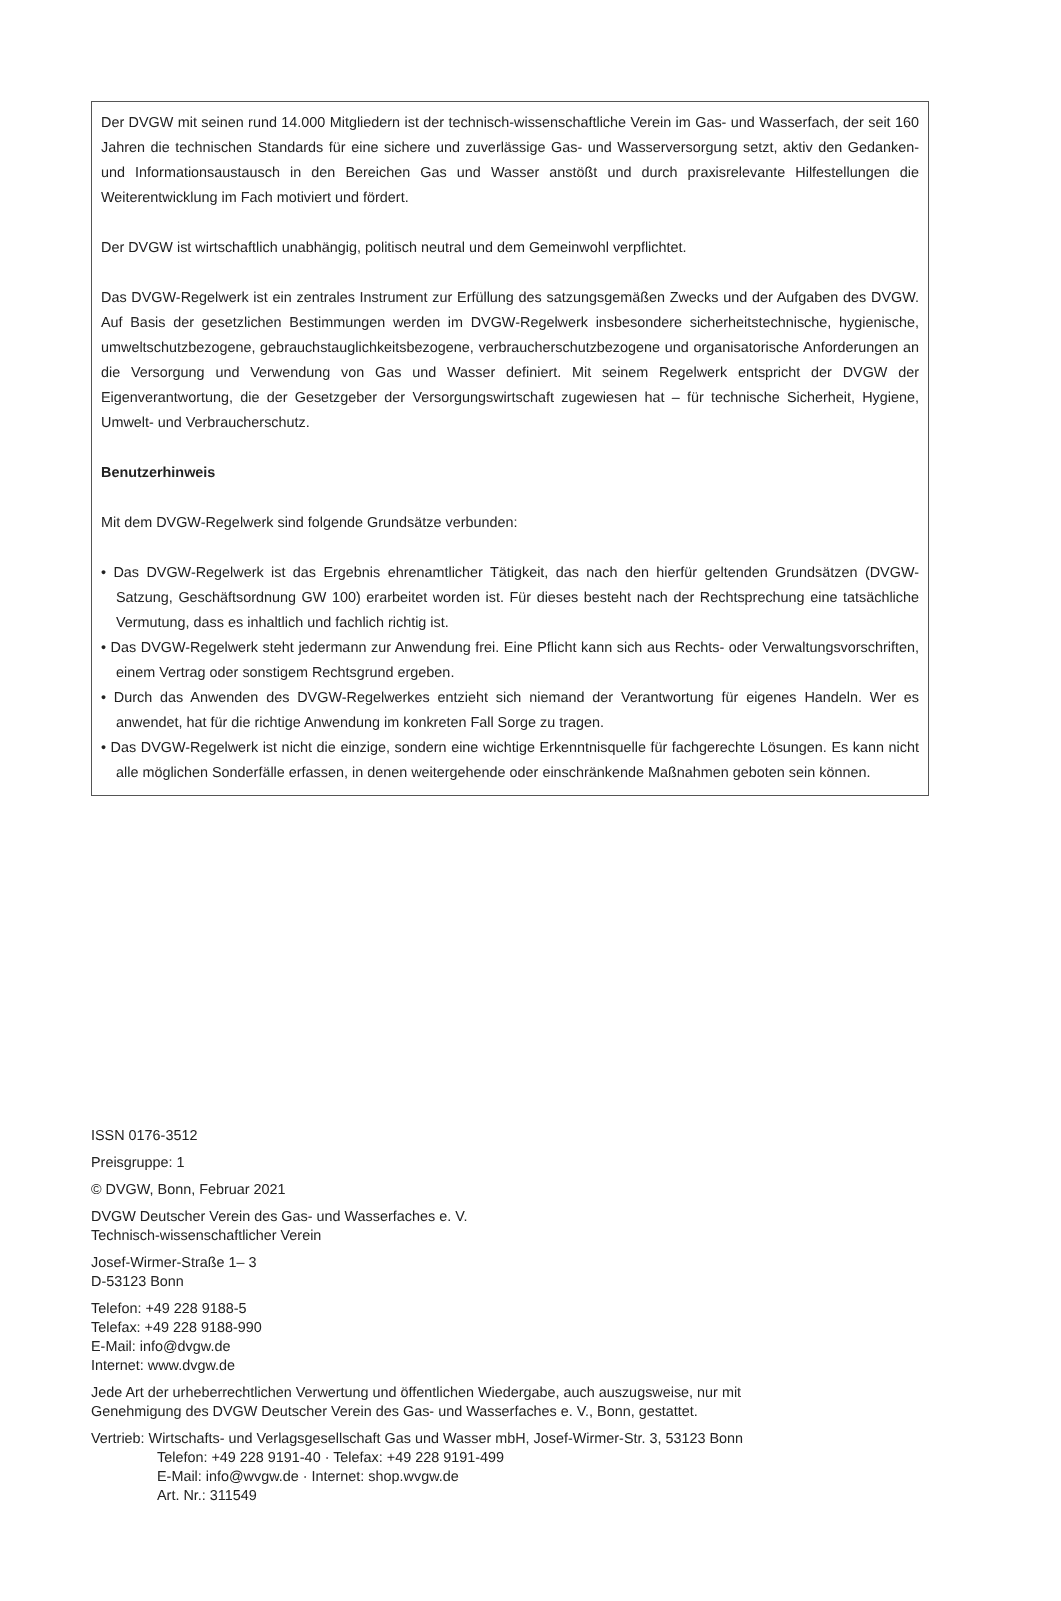Der DVGW mit seinen rund 14.000 Mitgliedern ist der technisch-wissenschaftliche Verein im Gas- und Wasserfach, der seit 160 Jahren die technischen Standards für eine sichere und zuverlässige Gas- und Wasserversorgung setzt, aktiv den Gedanken- und Informationsaustausch in den Bereichen Gas und Wasser anstößt und durch praxisrelevante Hilfestellungen die Weiterentwicklung im Fach motiviert und fördert.
Der DVGW ist wirtschaftlich unabhängig, politisch neutral und dem Gemeinwohl verpflichtet.
Das DVGW-Regelwerk ist ein zentrales Instrument zur Erfüllung des satzungsgemäßen Zwecks und der Aufgaben des DVGW. Auf Basis der gesetzlichen Bestimmungen werden im DVGW-Regelwerk insbesondere sicherheitstechnische, hygienische, umweltschutzbezogene, gebrauchstauglichkeitsbezogene, verbraucherschutzbezogene und organisatorische Anforderungen an die Versorgung und Verwendung von Gas und Wasser definiert. Mit seinem Regelwerk entspricht der DVGW der Eigenverantwortung, die der Gesetzgeber der Versorgungswirtschaft zugewiesen hat – für technische Sicherheit, Hygiene, Umwelt- und Verbraucherschutz.
Benutzerhinweis
Mit dem DVGW-Regelwerk sind folgende Grundsätze verbunden:
• Das DVGW-Regelwerk ist das Ergebnis ehrenamtlicher Tätigkeit, das nach den hierfür geltenden Grundsätzen (DVGW-Satzung, Geschäftsordnung GW 100) erarbeitet worden ist. Für dieses besteht nach der Rechtsprechung eine tatsächliche Vermutung, dass es inhaltlich und fachlich richtig ist.
• Das DVGW-Regelwerk steht jedermann zur Anwendung frei. Eine Pflicht kann sich aus Rechts- oder Verwaltungsvorschriften, einem Vertrag oder sonstigem Rechtsgrund ergeben.
• Durch das Anwenden des DVGW-Regelwerkes entzieht sich niemand der Verantwortung für eigenes Handeln. Wer es anwendet, hat für die richtige Anwendung im konkreten Fall Sorge zu tragen.
• Das DVGW-Regelwerk ist nicht die einzige, sondern eine wichtige Erkenntnisquelle für fachgerechte Lösungen. Es kann nicht alle möglichen Sonderfälle erfassen, in denen weitergehende oder einschränkende Maßnahmen geboten sein können.
ISSN 0176-3512
Preisgruppe: 1
© DVGW, Bonn, Februar 2021
DVGW Deutscher Verein des Gas- und Wasserfaches e. V.
Technisch-wissenschaftlicher Verein
Josef-Wirmer-Straße 1– 3
D-53123 Bonn
Telefon: +49 228 9188-5
Telefax: +49 228 9188-990
E-Mail: info@dvgw.de
Internet: www.dvgw.de
Jede Art der urheberrechtlichen Verwertung und öffentlichen Wiedergabe, auch auszugsweise, nur mit
Genehmigung des DVGW Deutscher Verein des Gas- und Wasserfaches e. V., Bonn, gestattet.
Vertrieb: Wirtschafts- und Verlagsgesellschaft Gas und Wasser mbH, Josef-Wirmer-Str. 3, 53123 Bonn
Telefon: +49 228 9191-40 · Telefax: +49 228 9191-499
E-Mail: info@wvgw.de · Internet: shop.wvgw.de
Art. Nr.: 311549